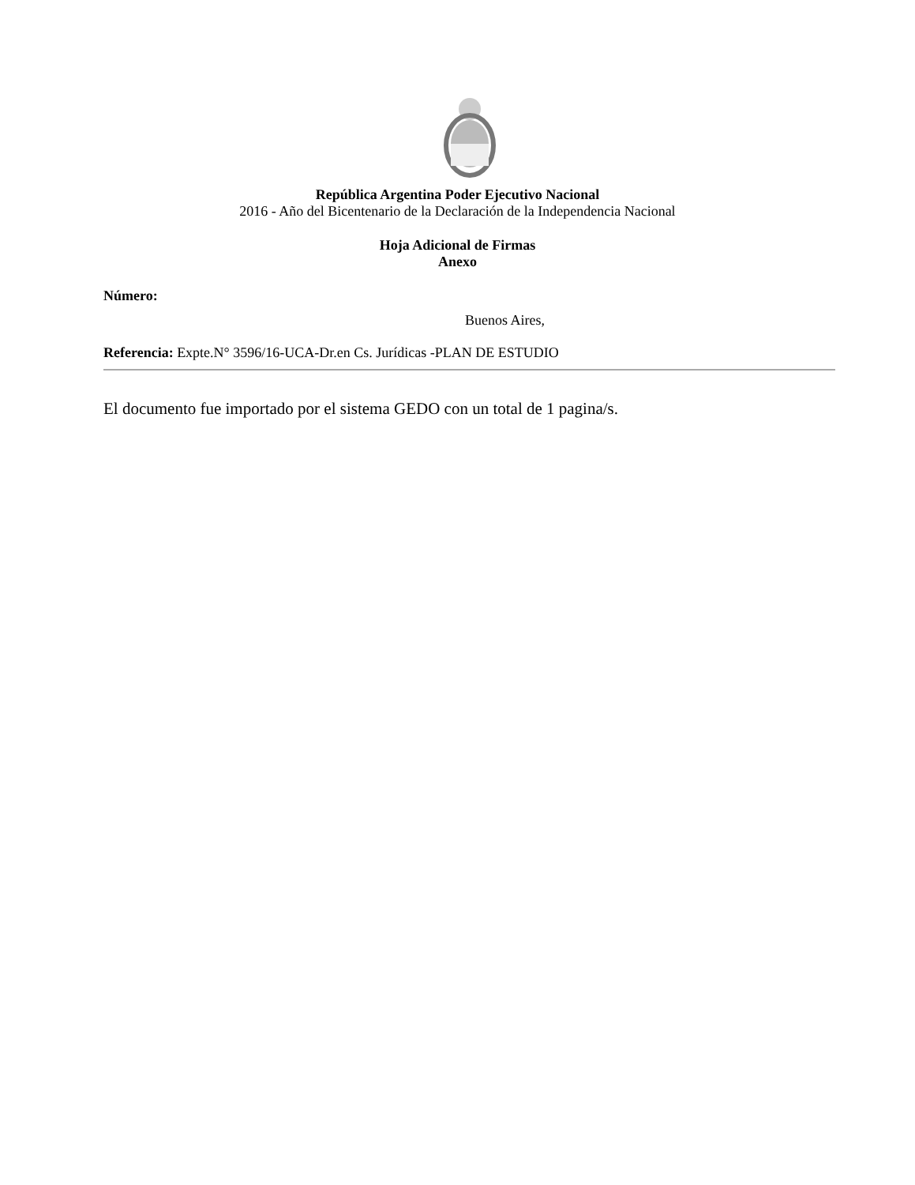República Argentina Poder Ejecutivo Nacional
2016 - Año del Bicentenario de la Declaración de la Independencia Nacional
Hoja Adicional de Firmas
Anexo
Número:
Buenos Aires,
Referencia: Expte.N° 3596/16-UCA-Dr.en Cs. Jurídicas -PLAN DE ESTUDIO
El documento fue importado por el sistema GEDO con un total de 1 pagina/s.